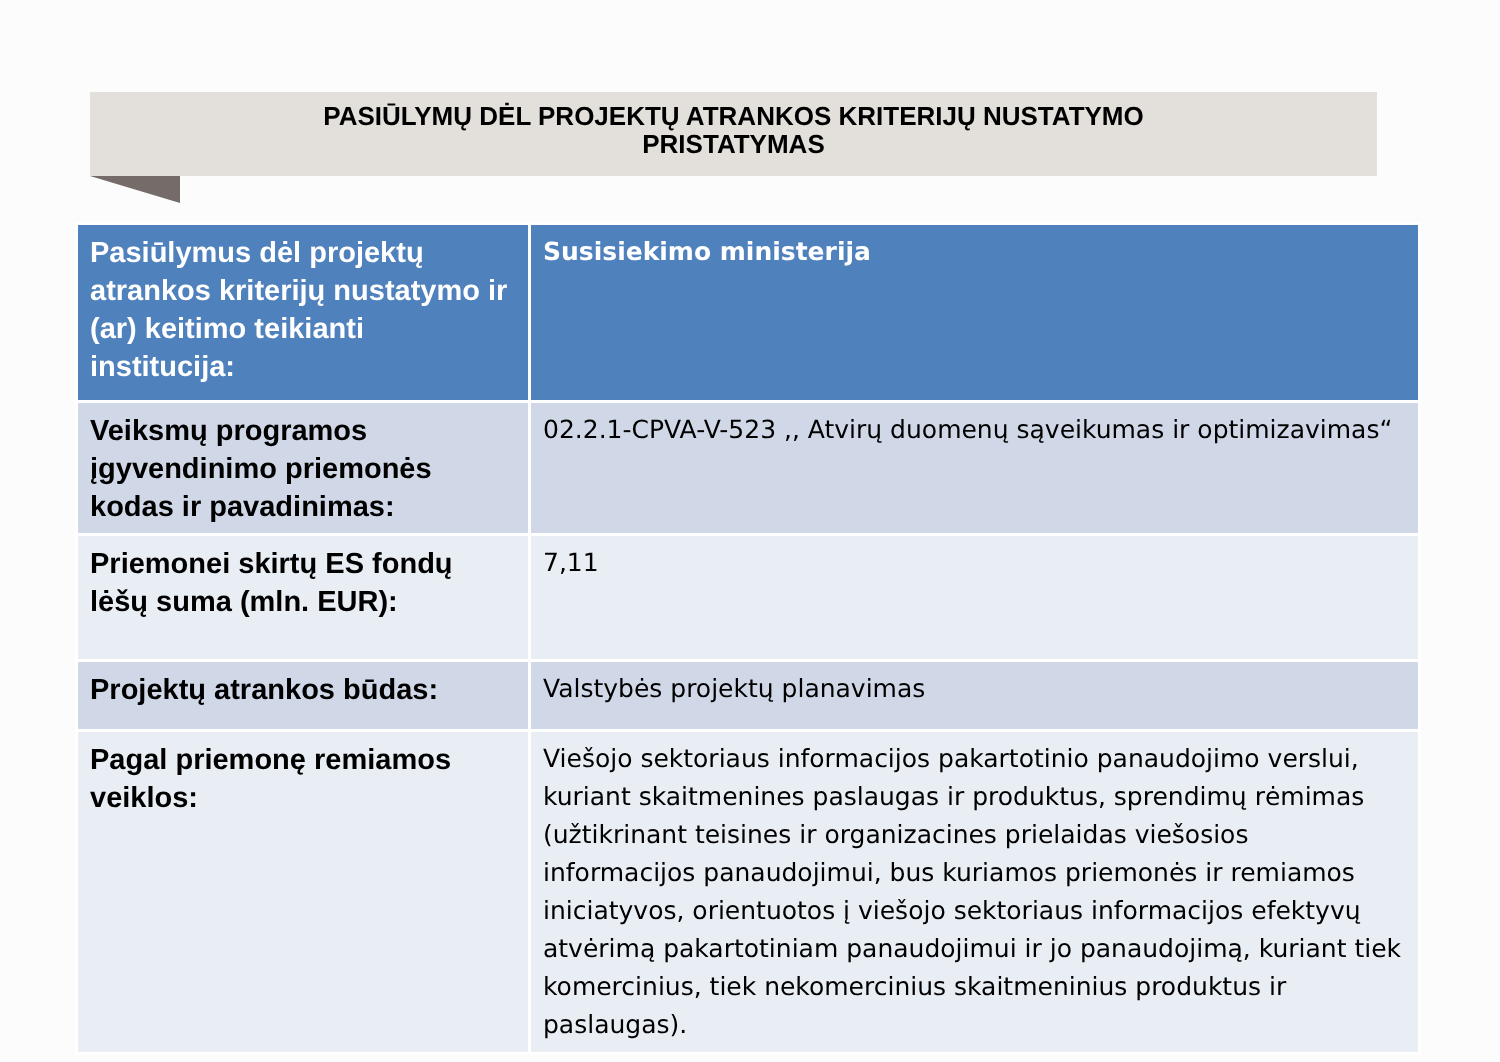PASIŪLYMŲ DĖL PROJEKTŲ ATRANKOS KRITERIJŲ NUSTATYMO
PRISTATYMAS
| Pasiūlymus dėl projektų atrankos kriterijų nustatymo ir (ar) keitimo teikianti institucija: | Susisiekimo ministerija |
| Veiksmų programos įgyvendinimo priemonės kodas ir pavadinimas: | 02.2.1-CPVA-V-523 ,, Atvirų duomenų sąveikumas ir optimizavimas“ |
| Priemonei skirtų ES fondų lėšų suma (mln. EUR): | 7,11 |
| Projektų atrankos būdas: | Valstybės projektų planavimas |
| Pagal priemonę remiamos veiklos: | Viešojo sektoriaus informacijos pakartotinio panaudojimo verslui, kuriant skaitmenines paslaugas ir produktus, sprendimų rėmimas (užtikrinant teisines ir organizacines prielaidas viešosios informacijos panaudojimui, bus kuriamos priemonės ir remiamos iniciatyvos, orientuotos į viešojo sektoriaus informacijos efektyvų atvėrimą pakartotiniam panaudojimui ir jo panaudojimą, kuriant tiek komercinius, tiek nekomercinius skaitmeninius produktus ir paslaugas). |